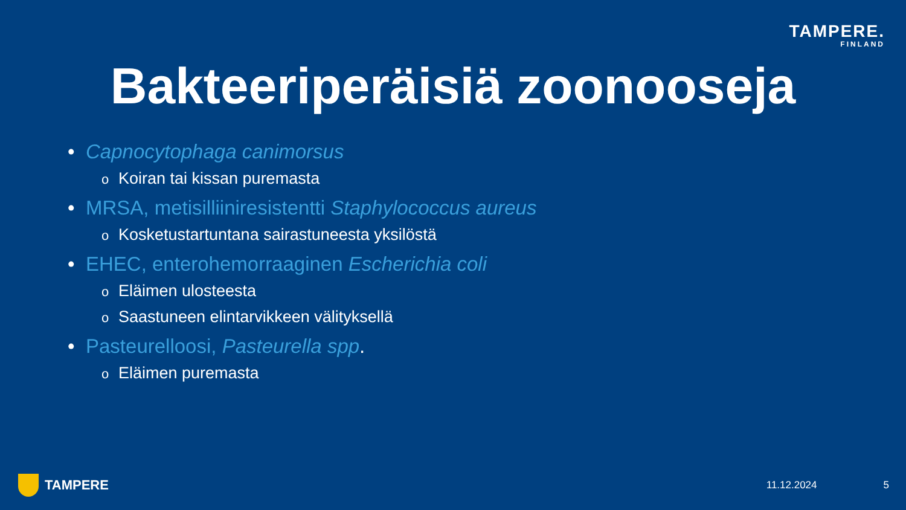TAMPERE.
FINLAND
Bakteeriperäisiä zoonooseja
• Capnocytophaga canimorsus
o Koiran tai kissan puremasta
• MRSA, metisilliiniresistentti Staphylococcus aureus
o Kosketustartuntana sairastuneesta yksilöstä
• EHEC, enterohemorraaginen Escherichia coli
o Eläimen ulosteesta
o Saastuneen elintarvikkeen välityksellä
• Pasteurelloosi, Pasteurella spp.
o Eläimen puremasta
TAMPERE
11.12.2024 5